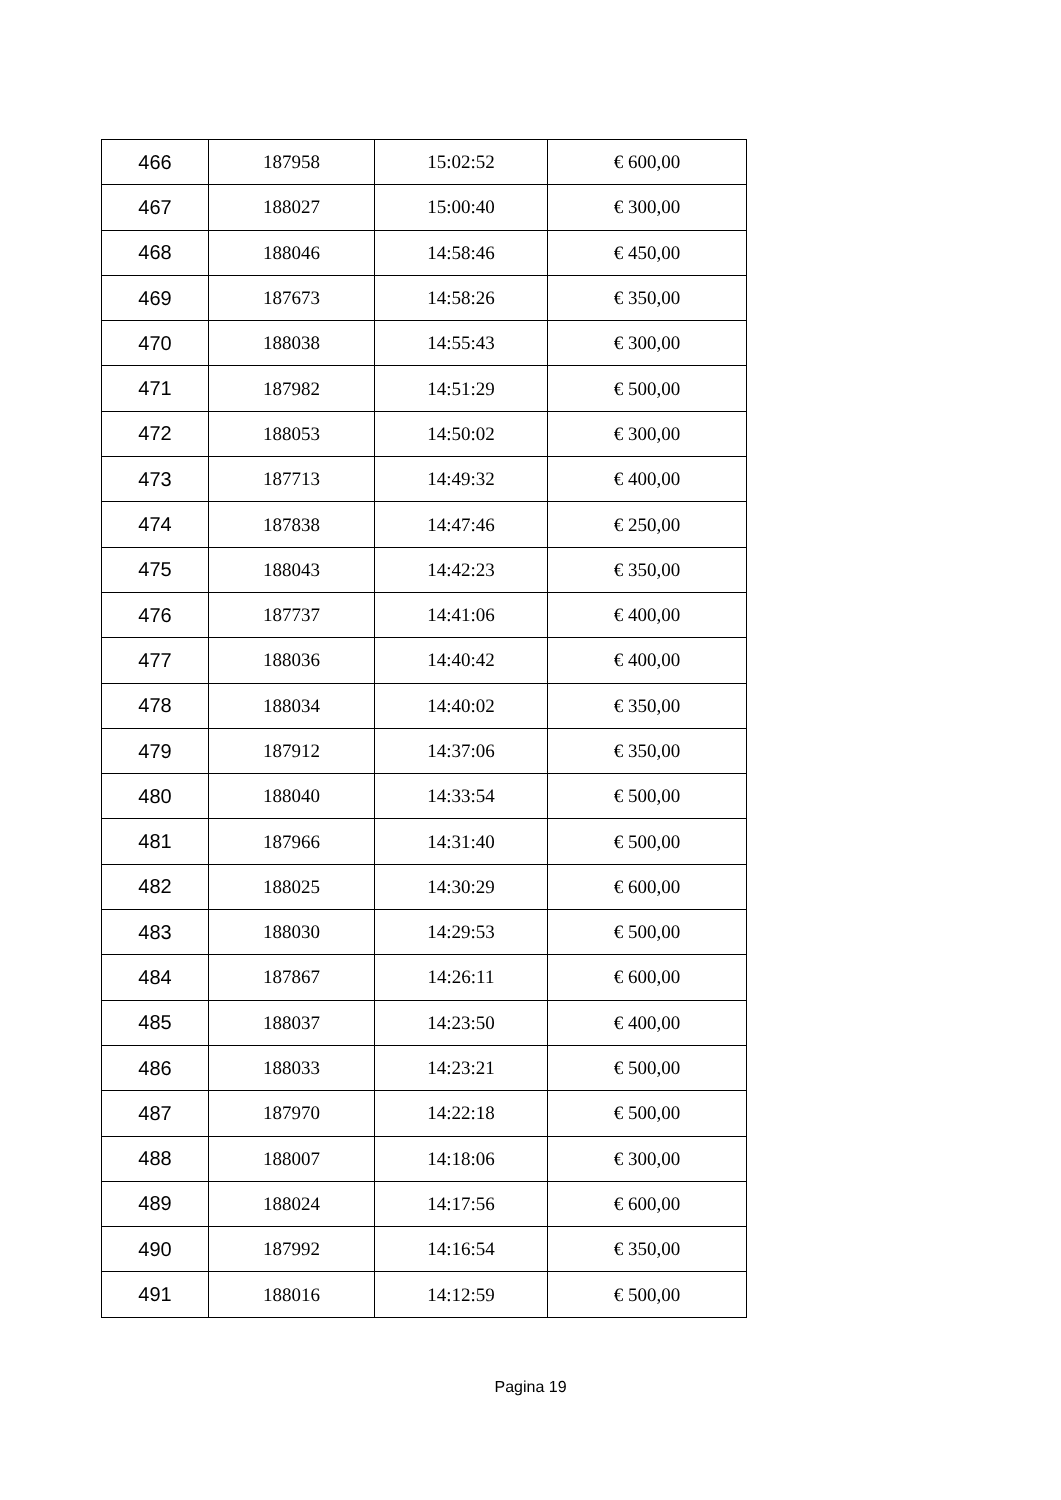| 466 | 187958 | 15:02:52 | € 600,00 |
| 467 | 188027 | 15:00:40 | € 300,00 |
| 468 | 188046 | 14:58:46 | € 450,00 |
| 469 | 187673 | 14:58:26 | € 350,00 |
| 470 | 188038 | 14:55:43 | € 300,00 |
| 471 | 187982 | 14:51:29 | € 500,00 |
| 472 | 188053 | 14:50:02 | € 300,00 |
| 473 | 187713 | 14:49:32 | € 400,00 |
| 474 | 187838 | 14:47:46 | € 250,00 |
| 475 | 188043 | 14:42:23 | € 350,00 |
| 476 | 187737 | 14:41:06 | € 400,00 |
| 477 | 188036 | 14:40:42 | € 400,00 |
| 478 | 188034 | 14:40:02 | € 350,00 |
| 479 | 187912 | 14:37:06 | € 350,00 |
| 480 | 188040 | 14:33:54 | € 500,00 |
| 481 | 187966 | 14:31:40 | € 500,00 |
| 482 | 188025 | 14:30:29 | € 600,00 |
| 483 | 188030 | 14:29:53 | € 500,00 |
| 484 | 187867 | 14:26:11 | € 600,00 |
| 485 | 188037 | 14:23:50 | € 400,00 |
| 486 | 188033 | 14:23:21 | € 500,00 |
| 487 | 187970 | 14:22:18 | € 500,00 |
| 488 | 188007 | 14:18:06 | € 300,00 |
| 489 | 188024 | 14:17:56 | € 600,00 |
| 490 | 187992 | 14:16:54 | € 350,00 |
| 491 | 188016 | 14:12:59 | € 500,00 |
Pagina 19